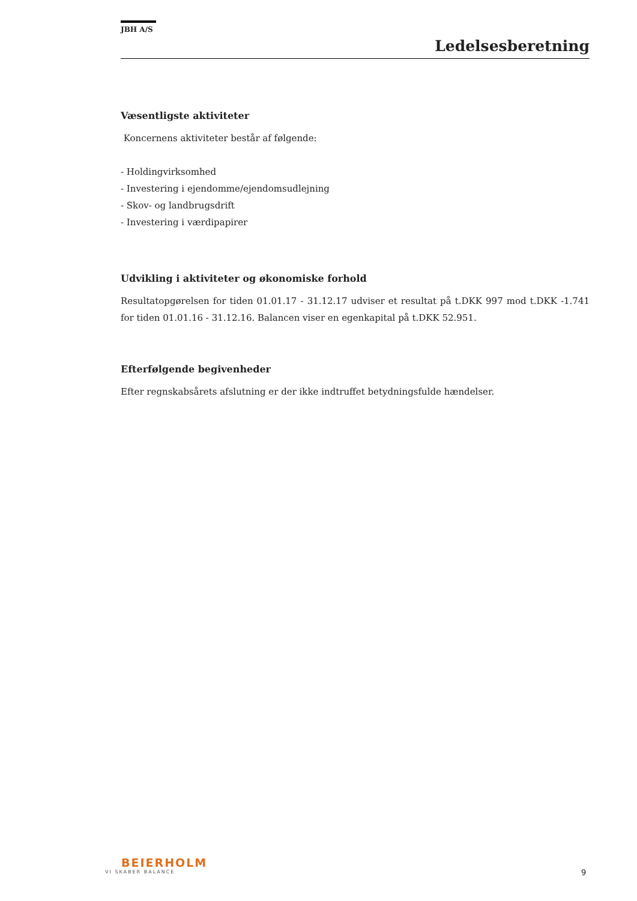JBH A/S
Ledelsesberetning
Væsentligste aktiviteter
Koncernens aktiviteter består af følgende:
- Holdingvirksomhed
- Investering i ejendomme/ejendomsudlejning
- Skov- og landbrugsdrift
- Investering i værdipapirer
Udvikling i aktiviteter og økonomiske forhold
Resultatopgørelsen for tiden 01.01.17 - 31.12.17 udviser et resultat på t.DKK 997 mod t.DKK -1.741 for tiden 01.01.16 - 31.12.16. Balancen viser en egenkapital på t.DKK 52.951.
Efterfølgende begivenheder
Efter regnskabsårets afslutning er der ikke indtruffet betydningsfulde hændelser.
BEIERHOLM
VI SKABER BALANCE
9